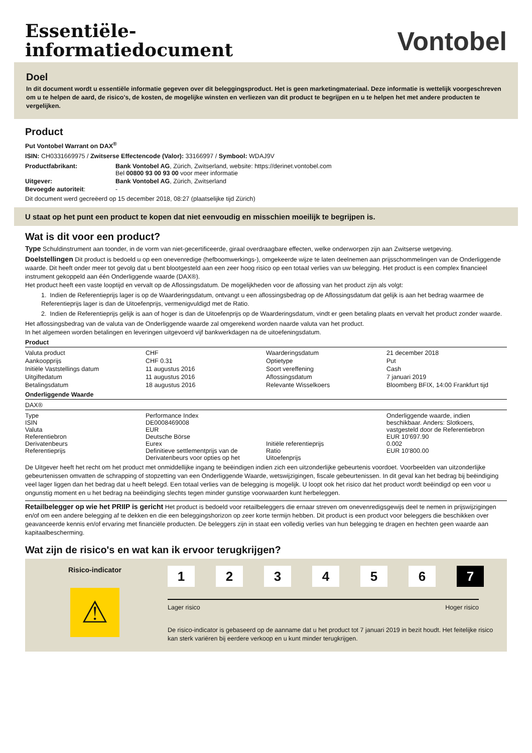Essentiële-
informatiedocument
Vontobel
Doel
In dit document wordt u essentiële informatie gegeven over dit beleggingsproduct. Het is geen marketingmateriaal. Deze informatie is wettelijk voorgeschreven om u te helpen de aard, de risico's, de kosten, de mogelijke winsten en verliezen van dit product te begrijpen en u te helpen het met andere producten te vergelijken.
Product
Put Vontobel Warrant on DAX<sup>®</sup>
ISIN: CH0331669975 / Zwitserse Effectencode (Valor): 33166997 / Symbool: WDAJ9V
| Productfabrikant: | Bank Vontobel AG , Zürich, Zwitserland, website: https://derinet.vontobel.com Bel 00800 93 00 93 00 voor meer informatie |
| Uitgever: | Bank Vontobel AG , Zürich, Zwitserland |
| Bevoegde autoriteit : | - |
Dit document werd gecreëerd op 15 december 2018, 08:27 (plaatselijke tijd Zürich)
U staat op het punt een product te kopen dat niet eenvoudig en misschien moeilijk te begrijpen is.
Wat is dit voor een product?
Type Schuldinstrument aan toonder, in de vorm van niet-gecertificeerde, giraal overdraagbare effecten, welke onderworpen zijn aan Zwitserse wetgeving.
Doelstellingen Dit product is bedoeld u op een onevenredige (hefboomwerkings-), omgekeerde wijze te laten deelnemen aan prijsschommelingen van de Onderliggende waarde. Dit heeft onder meer tot gevolg dat u bent blootgesteld aan een zeer hoog risico op een totaal verlies van uw belegging. Het product is een complex financieel instrument gekoppeld aan één Onderliggende waarde (DAX®).
Het product heeft een vaste looptijd en vervalt op de Aflossingsdatum. De mogelijkheden voor de aflossing van het product zijn als volgt:
1. Indien de Referentieprijs lager is op de Waarderingsdatum, ontvangt u een aflossingsbedrag op de Aflossingsdatum dat gelijk is aan het bedrag waarmee de Referentieprijs lager is dan de Uitoefenprijs, vermenigvuldigd met de Ratio.
2. Indien de Referentieprijs gelijk is aan of hoger is dan de Uitoefenprijs op de Waarderingsdatum, vindt er geen betaling plaats en vervalt het product zonder waarde.
Het aflossingsbedrag van de valuta van de Onderliggende waarde zal omgerekend worden naarde valuta van het product.
In het algemeen worden betalingen en leveringen uitgevoerd vijf bankwerkdagen na de uitoefeningsdatum.
Product
| Valuta product | CHF | Waarderingsdatum | 21 december 2018 |
| Aankoopprijs | CHF 0.31 | Optietype | Put |
| Initiële Vaststellings datum | 11 augustus 2016 | Soort vereffening | Cash |
| Uitgiftedatum | 11 augustus 2016 | Aflossingsdatum | 7 januari 2019 |
| Betalingsdatum | 18 augustus 2016 | Relevante Wisselkoers | Bloomberg BFIX, 14:00 Frankfurt tijd |
Onderliggende Waarde
DAX®
| Type ISIN Valuta Referentiebron Derivatenbeurs Referentieprijs | Performance Index DE0008469008 EUR Deutsche Börse Eurex Definitieve settlementprijs van de Derivatenbeurs voor opties op het | Initiële referentieprijs Ratio Uitoefenprijs | Onderliggende waarde, indien beschikbaar. Anders: Slotkoers, vastgesteld door de Referentiebron EUR 10'697.90 0.002 EUR 10'800.00 |
De Uitgever heeft het recht om het product met onmiddellijke ingang te beëindigen indien zich een uitzonderlijke gebeurtenis voordoet. Voorbeelden van uitzonderlijke gebeurtenissen omvatten de schrapping of stopzetting van een Onderliggende Waarde, wetswijzigingen, fiscale gebeurtenissen. In dit geval kan het bedrag bij beëindiging veel lager liggen dan het bedrag dat u heeft belegd. Een totaal verlies van de belegging is mogelijk. U loopt ook het risico dat het product wordt beëindigd op een voor u ongunstig moment en u het bedrag na beëindiging slechts tegen minder gunstige voorwaarden kunt herbeleggen.
Retailbelegger op wie het PRIIP is gericht Het product is bedoeld voor retailbeleggers die ernaar streven om onevenredigsgewijs deel te nemen in prijswijzigingen en/of om een andere belegging af te dekken en die een beleggingshorizon op zeer korte termijn hebben. Dit product is een product voor beleggers die beschikken over geavanceerde kennis en/of ervaring met financiële producten. De beleggers zijn in staat een volledig verlies van hun belegging te dragen en hechten geen waarde aan kapitaalbescherming.
Wat zijn de risico's en wat kan ik ervoor terugkrijgen?
Risico-indicator
⚠
1 2 3 4 5 6 7
Lager risico Hoger risico
De risico-indicator is gebaseerd op de aanname dat u het product tot 7 januari 2019 in bezit houdt. Het feitelijke risico kan sterk variëren bij eerdere verkoop en u kunt minder terugkrijgen.